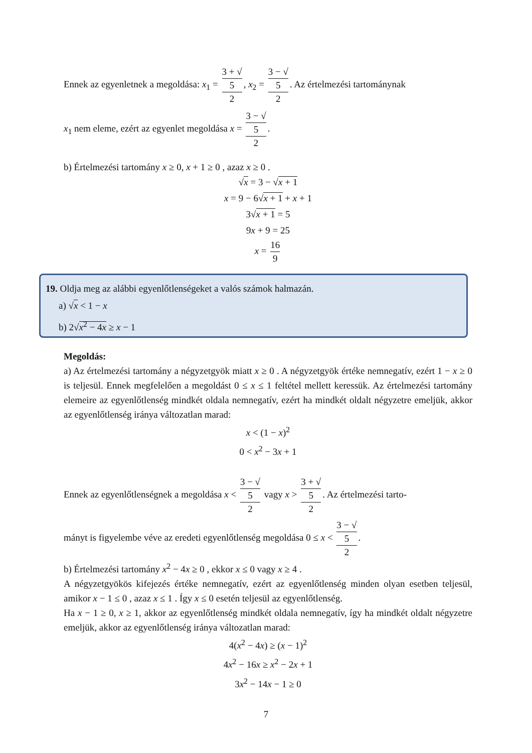Ennek az egyenletnek a megoldása: x<sub>1</sub> = 3 + √
5 2, x<sub>2</sub> = 3 − √
5 2. Az értelmezési tartománynak
x<sub>1</sub> nem eleme, ezért az egyenlet megoldása x = 3 − √
5 2.
b) Értelmezési tartomány x ≥ 0, x + 1 ≥ 0 , azaz x ≥ 0 .
√x = 3 − √x + 1
x = 9 − 6√x + 1 + x + 1
3√x + 1 = 5
9x + 9 = 25
x = 16 9
19. Oldja meg az alábbi egyenlőtlenségeket a valós számok halmazán.
a) √x < 1 − x
b) 2√x<sup>2</sup> − 4x ≥ x − 1
Megoldás:
a) Az értelmezési tartomány a négyzetgyök miatt x ≥ 0 . A négyzetgyök értéke nemnegatív, ezért 1 − x ≥ 0 is teljesül. Ennek megfelelően a megoldást 0 ≤ x ≤ 1 feltétel mellett keressük. Az értelmezési tartomány elemeire az egyenlőtlenség mindkét oldala nemnegatív, ezért ha mindkét oldalt négyzetre emeljük, akkor az egyenlőtlenség iránya változatlan marad:
x < (1 − x)<sup>2</sup>
0 < x<sup>2</sup> − 3x + 1
Ennek az egyenlőtlenségnek a megoldása x < 3 − √
5 2 vagy x > 3 + √
5 2. Az értelmezési tarto-
mányt is figyelembe véve az eredeti egyenlőtlenség megoldása 0 ≤ x < 3 − √
5 2.
b) Értelmezési tartomány x<sup>2</sup> − 4x ≥ 0 , ekkor x ≤ 0 vagy x ≥ 4 .
A négyzetgyökös kifejezés értéke nemnegatív, ezért az egyenlőtlenség minden olyan esetben teljesül, amikor x − 1 ≤ 0 , azaz x ≤ 1 . Így x ≤ 0 esetén teljesül az egyenlőtlenség.
Ha x − 1 ≥ 0, x ≥ 1, akkor az egyenlőtlenség mindkét oldala nemnegatív, így ha mindkét oldalt négyzetre emeljük, akkor az egyenlőtlenség iránya változatlan marad:
4(x<sup>2</sup> − 4x) ≥ (x − 1)<sup>2</sup>
4x<sup>2</sup> − 16x ≥ x<sup>2</sup> − 2x + 1
3x<sup>2</sup> − 14x − 1 ≥ 0
7